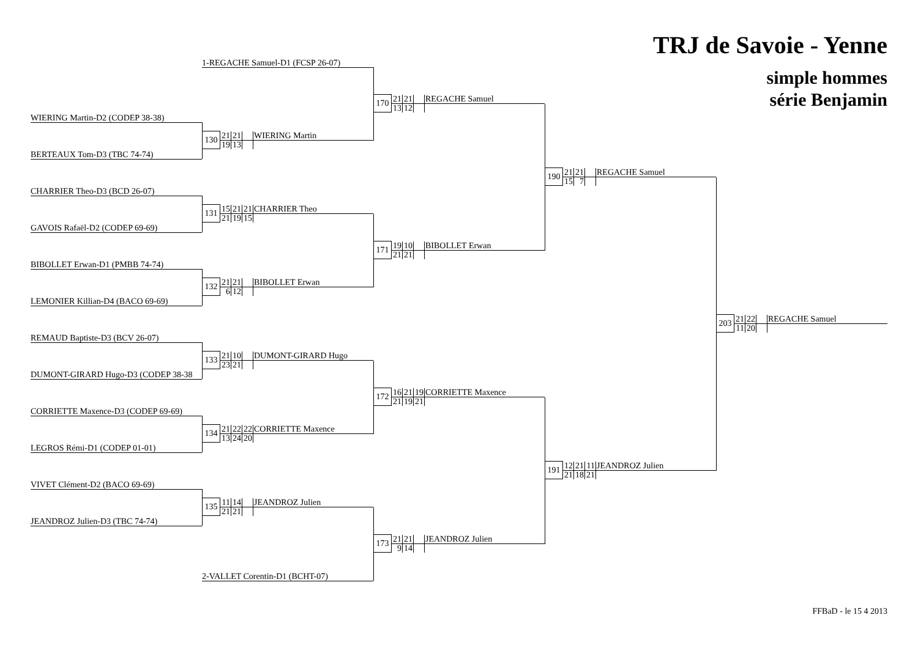TRJ de Savoie - Yenne
simple hommes
série Benjamin
1-REGACHE Samuel-D1 (FCSP 26-07)
| 170 | 21 | 21 | | REGACHE Samuel |
| | 13 | 12 | | |
WIERING Martin-D2 (CODEP 38-38)
| 130 | 21 | 21 | | WIERING Martin |
| | 19 | 13 | | |
BERTEAUX Tom-D3 (TBC 74-74)
| 190 | 21 | 21 | | REGACHE Samuel |
| | 15 | 7 | | |
CHARRIER Theo-D3 (BCD 26-07)
| 131 | 15 | 21 | 21 | CHARRIER Theo |
| | 21 | 19 | 15 | |
GAVOIS Rafaël-D2 (CODEP 69-69)
| 171 | 19 | 10 | | BIBOLLET Erwan |
| | 21 | 21 | | |
BIBOLLET Erwan-D1 (PMBB 74-74)
| 132 | 21 | 21 | | BIBOLLET Erwan |
| | 6 | 12 | | |
LEMONIER Killian-D4 (BACO 69-69)
| 203 | 21 | 22 | | REGACHE Samuel |
| | 11 | 20 | | |
REMAUD Baptiste-D3 (BCV 26-07)
| 133 | 21 | 10 | | DUMONT-GIRARD Hugo |
| | 23 | 21 | | |
DUMONT-GIRARD Hugo-D3 (CODEP 38-38
| 172 | 16 | 21 | 19 | CORRIETTE Maxence |
| | 21 | 19 | 21 | |
CORRIETTE Maxence-D3 (CODEP 69-69)
| 134 | 21 | 22 | 22 | CORRIETTE Maxence |
| | 13 | 24 | 20 | |
LEGROS Rémi-D1 (CODEP 01-01)
| 191 | 12 | 21 | 11 | JEANDROZ Julien |
| | 21 | 18 | 21 | |
VIVET Clément-D2 (BACO 69-69)
| 135 | 11 | 14 | | JEANDROZ Julien |
| | 21 | 21 | | |
JEANDROZ Julien-D3 (TBC 74-74)
| 173 | 21 | 21 | | JEANDROZ Julien |
| | 9 | 14 | | |
2-VALLET Corentin-D1 (BCHT-07)
FFBaD - le 15 4 2013